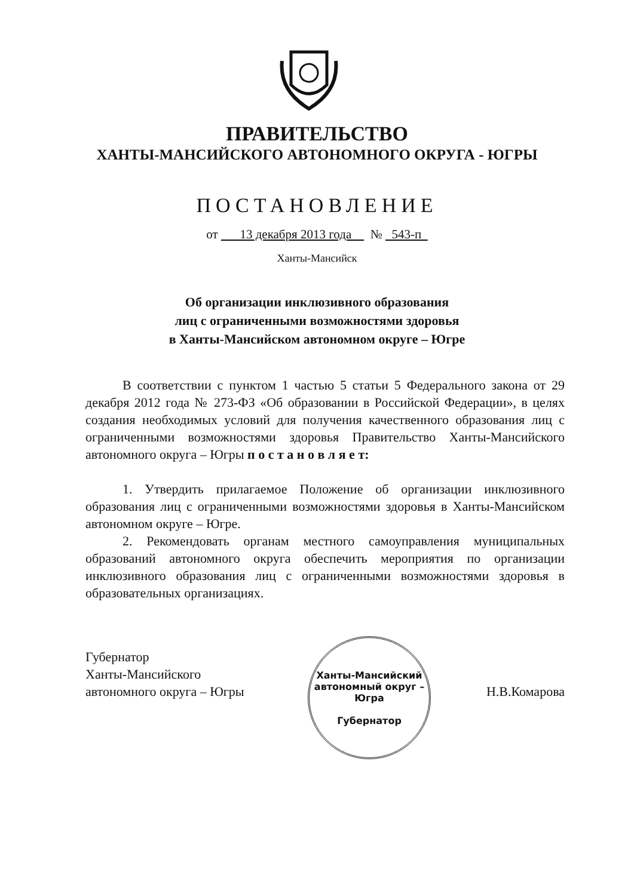ПРАВИТЕЛЬСТВО
ХАНТЫ-МАНСИЙСКОГО АВТОНОМНОГО ОКРУГА - ЮГРЫ
ПОСТАНОВЛЕНИЕ
от 13 декабря 2013 года № 543-п
Ханты-Мансийск
Об организации инклюзивного образования
лиц с ограниченными возможностями здоровья
в Ханты-Мансийском автономном округе – Югре
В соответствии с пунктом 1 частью 5 статьи 5 Федерального закона от 29 декабря 2012 года № 273-ФЗ «Об образовании в Российской Федерации», в целях создания необходимых условий для получения качественного образования лиц с ограниченными возможностями здоровья Правительство Ханты-Мансийского автономного округа – Югры п о с т а н о в л я е т:
1. Утвердить прилагаемое Положение об организации инклюзивного образования лиц с ограниченными возможностями здоровья в Ханты-Мансийском автономном округе – Югре.
2. Рекомендовать органам местного самоуправления муниципальных образований автономного округа обеспечить мероприятия по организации инклюзивного образования лиц с ограниченными возможностями здоровья в образовательных организациях.
Ханты-Мансийский автономный округ – Югра
Губернатор
Губернатор
Ханты-Мансийского
автономного округа – Югры
Н.В.Комарова